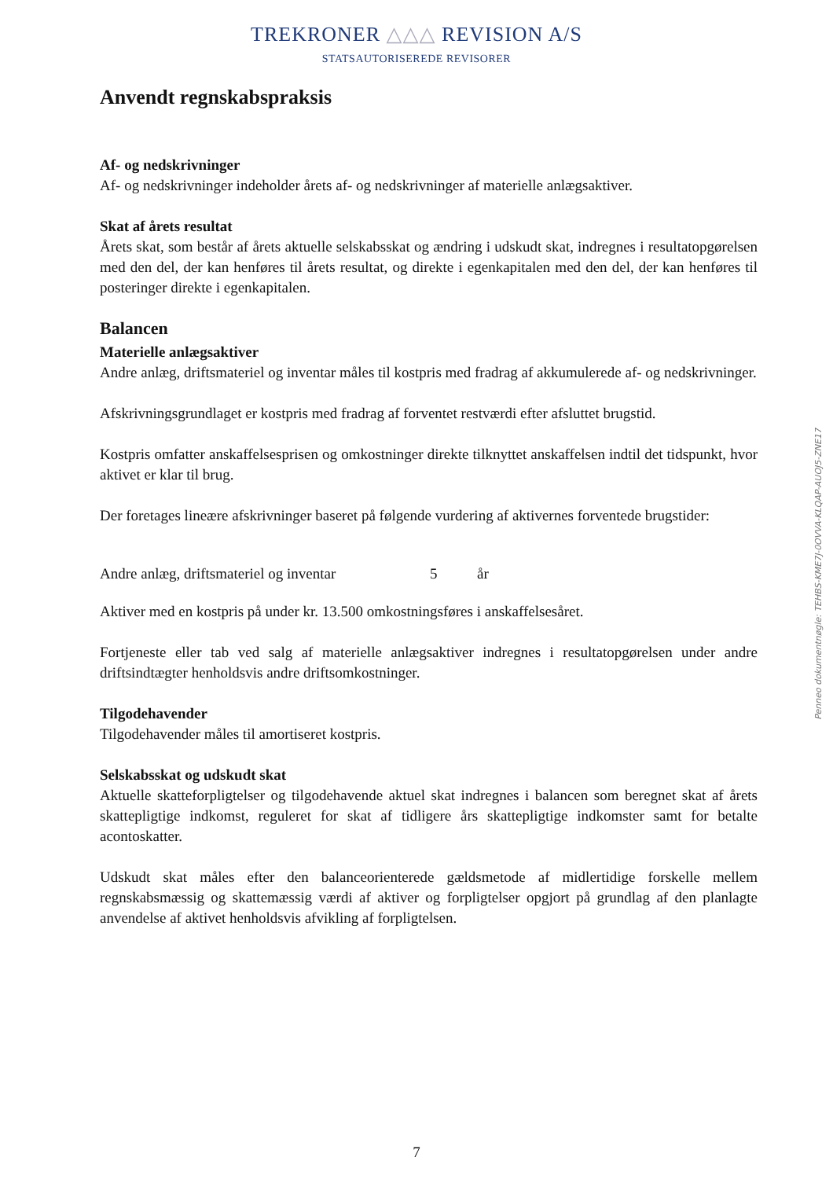TREKRONER △△△ REVISION A/S
STATSAUTORISEREDE REVISORER
Anvendt regnskabspraksis
Af- og nedskrivninger
Af- og nedskrivninger indeholder årets af- og nedskrivninger af materielle anlægsaktiver.
Skat af årets resultat
Årets skat, som består af årets aktuelle selskabsskat og ændring i udskudt skat, indregnes i resultatopgørelsen med den del, der kan henføres til årets resultat, og direkte i egenkapitalen med den del, der kan henføres til posteringer direkte i egenkapitalen.
Balancen
Materielle anlægsaktiver
Andre anlæg, driftsmateriel og inventar måles til kostpris med fradrag af akkumulerede af- og nedskrivninger.
Afskrivningsgrundlaget er kostpris med fradrag af forventet restværdi efter afsluttet brugstid.
Kostpris omfatter anskaffelsesprisen og omkostninger direkte tilknyttet anskaffelsen indtil det tidspunkt, hvor aktivet er klar til brug.
Der foretages lineære afskrivninger baseret på følgende vurdering af aktivernes forventede brugstider:
| Andre anlæg, driftsmateriel og inventar | 5 | år |
Aktiver med en kostpris på under kr. 13.500 omkostningsføres i anskaffelsesåret.
Fortjeneste eller tab ved salg af materielle anlægsaktiver indregnes i resultatopgørelsen under andre driftsindtægter henholdsvis andre driftsomkostninger.
Tilgodehavender
Tilgodehavender måles til amortiseret kostpris.
Selskabsskat og udskudt skat
Aktuelle skatteforpligtelser og tilgodehavende aktuel skat indregnes i balancen som beregnet skat af årets skattepligtige indkomst, reguleret for skat af tidligere års skattepligtige indkomster samt for betalte acontoskatter.
Udskudt skat måles efter den balanceorienterede gældsmetode af midlertidige forskelle mellem regnskabsmæssig og skattemæssig værdi af aktiver og forpligtelser opgjort på grundlag af den planlagte anvendelse af aktivet henholdsvis afvikling af forpligtelsen.
Penneo dokumentnøgle: TEHBS-KME7J-0OVVA-KLQAP-AUOJ5-ZNE17
7